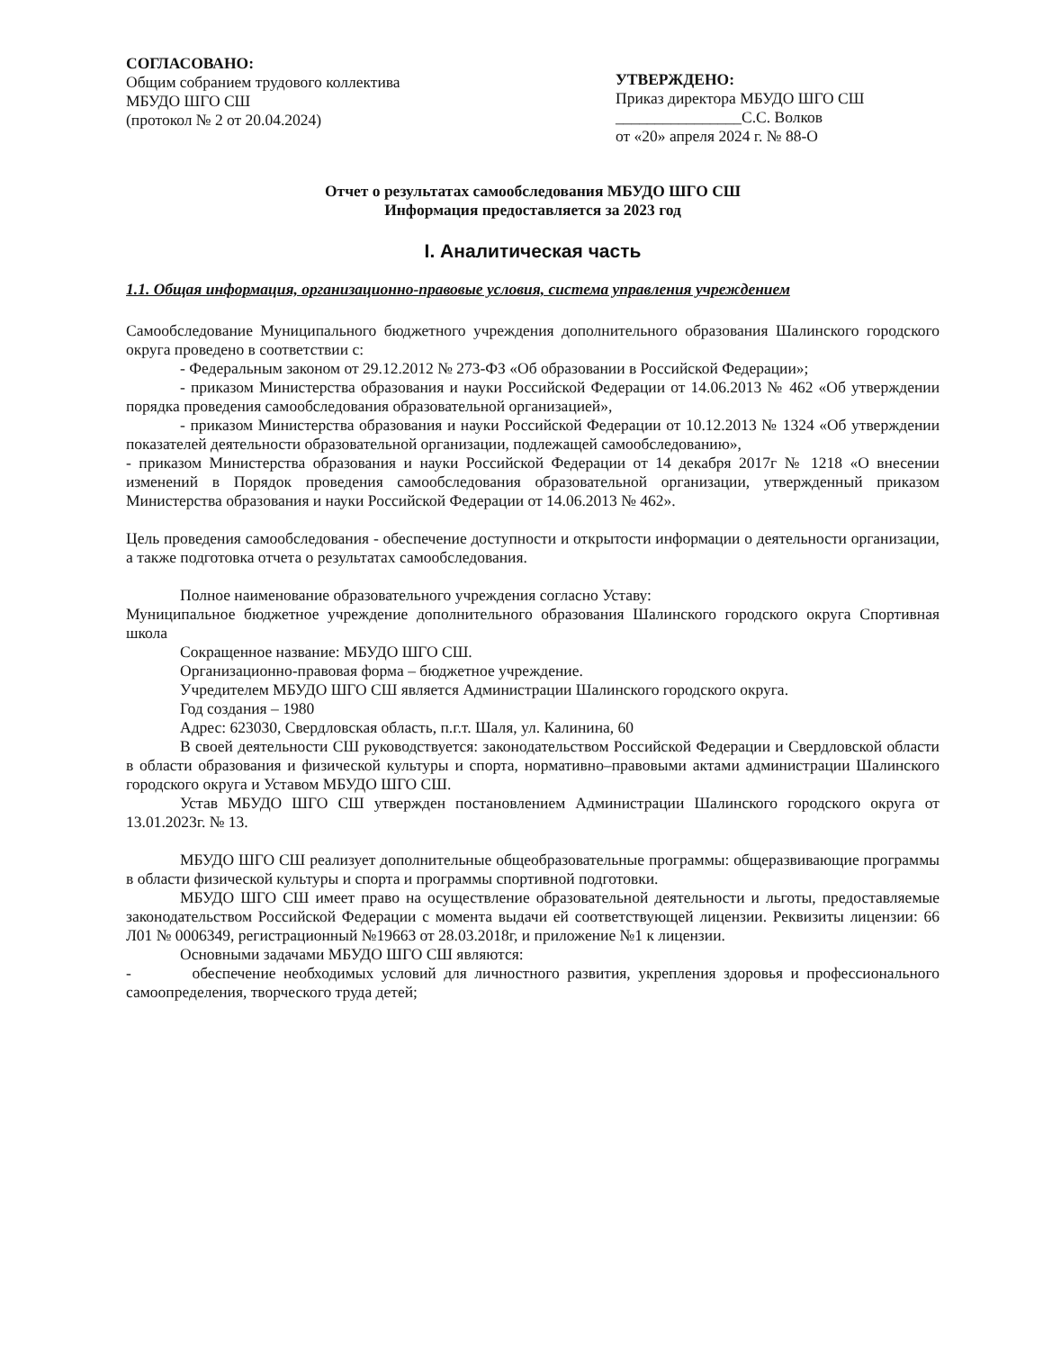СОГЛАСОВАНО:
Общим собранием трудового коллектива МБУДО ШГО СШ
(протокол № 2 от 20.04.2024)
УТВЕРЖДЕНО:
Приказ директора МБУДО ШГО СШ
________________С.С. Волков
от «20» апреля 2024 г. № 88-О
Отчет о результатах самообследования МБУДО ШГО СШ
Информация предоставляется за 2023 год
I. Аналитическая часть
1.1. Общая информация, организационно-правовые условия, система управления учреждением
Самообследование Муниципального бюджетного учреждения дополнительного образования Шалинского городского округа проведено в соответствии с:
- Федеральным законом от 29.12.2012 № 273-ФЗ «Об образовании в Российской Федерации»;
- приказом Министерства образования и науки Российской Федерации от 14.06.2013 № 462 «Об утверждении порядка проведения самообследования образовательной организацией»,
- приказом Министерства образования и науки Российской Федерации от 10.12.2013 № 1324 «Об утверждении показателей деятельности образовательной организации, подлежащей самообследованию»,
- приказом Министерства образования и науки Российской Федерации от 14 декабря 2017г № 1218 «О внесении изменений в Порядок проведения самообследования образовательной организации, утвержденный приказом Министерства образования и науки Российской Федерации от 14.06.2013 № 462».
Цель проведения самообследования - обеспечение доступности и открытости информации о деятельности организации, а также подготовка отчета о результатах самообследования.
Полное наименование образовательного учреждения согласно Уставу:
Муниципальное бюджетное учреждение дополнительного образования Шалинского городского округа Спортивная школа
Сокращенное название: МБУДО ШГО СШ.
Организационно-правовая форма – бюджетное учреждение.
Учредителем МБУДО ШГО СШ является Администрации Шалинского городского округа.
Год создания – 1980
Адрес: 623030, Свердловская область, п.г.т. Шаля, ул. Калинина, 60
В своей деятельности СШ руководствуется: законодательством Российской Федерации и Свердловской области в области образования и физической культуры и спорта, нормативно–правовыми актами администрации Шалинского городского округа и Уставом МБУДО ШГО СШ.
Устав МБУДО ШГО СШ утвержден постановлением Администрации Шалинского городского округа от 13.01.2023г. № 13.
МБУДО ШГО СШ реализует дополнительные общеобразовательные программы: общеразвивающие программы в области физической культуры и спорта и программы спортивной подготовки.
МБУДО ШГО СШ имеет право на осуществление образовательной деятельности и льготы, предоставляемые законодательством Российской Федерации с момента выдачи ей соответствующей лицензии. Реквизиты лицензии: 66 Л01 № 0006349, регистрационный №19663 от 28.03.2018г, и приложение №1 к лицензии.
Основными задачами МБУДО ШГО СШ являются:
- обеспечение необходимых условий для личностного развития, укрепления здоровья и профессионального самоопределения, творческого труда детей;